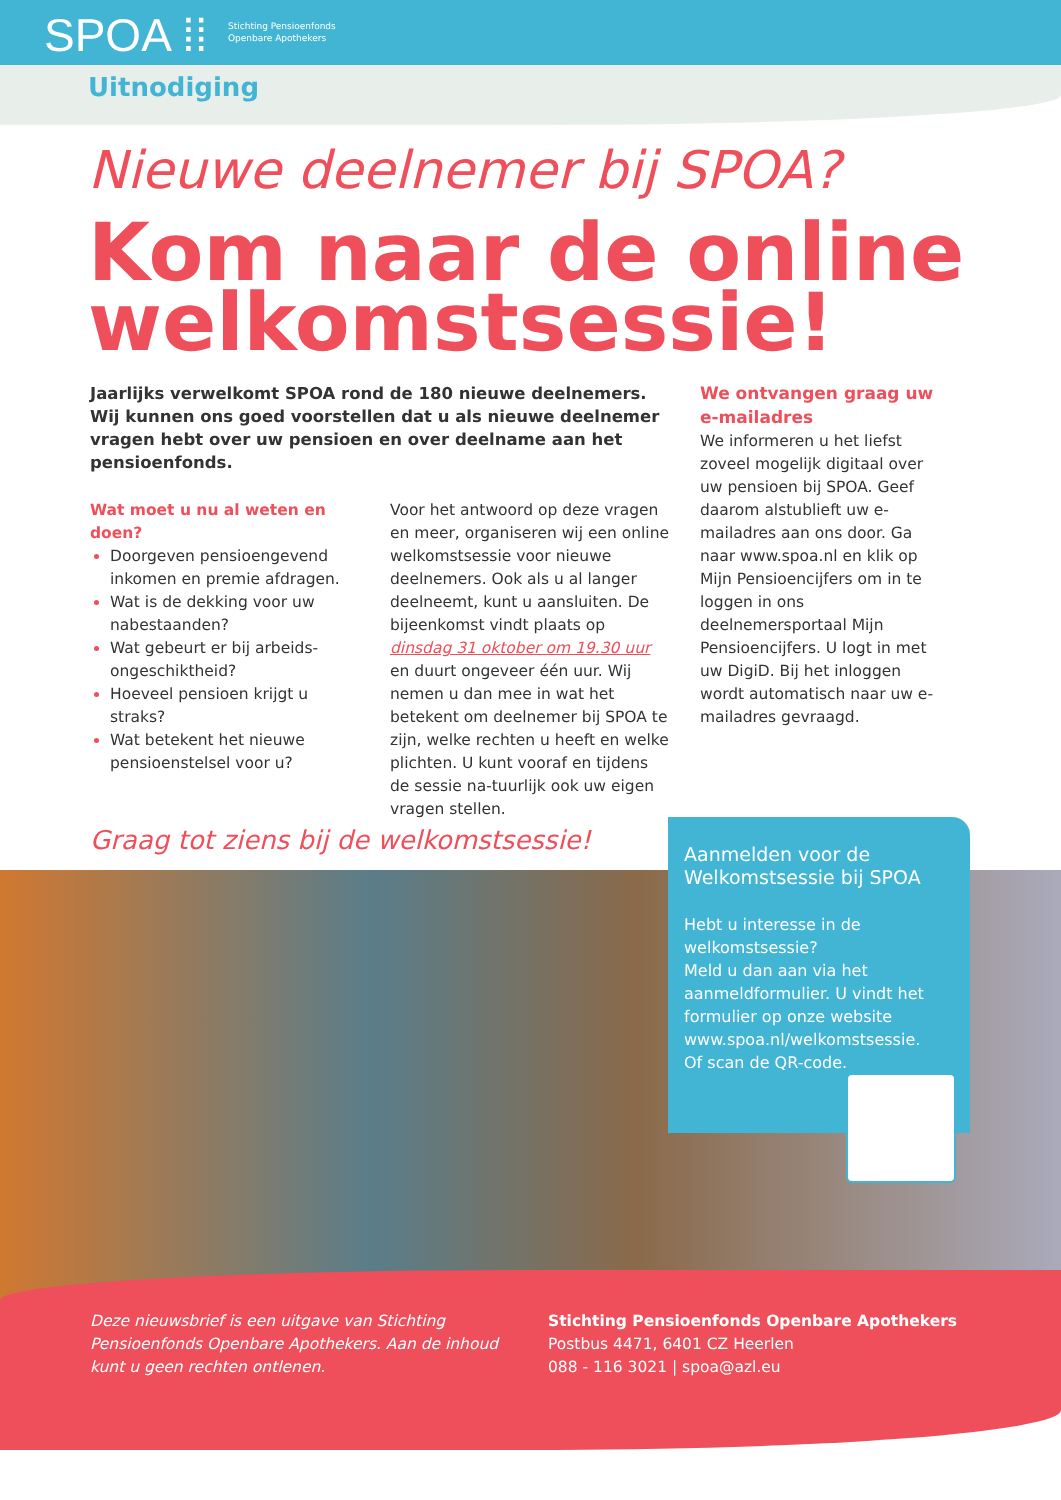SPOA ⁞⁞
Stichting Pensioenfonds
Openbare Apothekers
Uitnodiging
Nieuwe deelnemer bij SPOA?
Kom naar de online welkomstsessie!
Jaarlijks verwelkomt SPOA rond de 180 nieuwe deelnemers. Wij kunnen ons goed voorstellen dat u als nieuwe deelnemer vragen hebt over uw pensioen en over deelname aan het pensioenfonds.
Wat moet u nu al weten en doen?
Doorgeven pensioengevend inkomen en premie afdragen.
Wat is de dekking voor uw nabestaanden?
Wat gebeurt er bij arbeids-ongeschiktheid?
Hoeveel pensioen krijgt u straks?
Wat betekent het nieuwe pensioenstelsel voor u?
Voor het antwoord op deze vragen en meer, organiseren wij een online welkomstsessie voor nieuwe deelnemers. Ook als u al langer deelneemt, kunt u aansluiten. De bijeenkomst vindt plaats op dinsdag 31 oktober om 19.30 uur en duurt ongeveer één uur. Wij nemen u dan mee in wat het betekent om deelnemer bij SPOA te zijn, welke rechten u heeft en welke plichten. U kunt vooraf en tijdens de sessie na-tuurlijk ook uw eigen vragen stellen.
We ontvangen graag uw e-mailadres
We informeren u het liefst zoveel mogelijk digitaal over uw pensioen bij SPOA. Geef daarom alstublieft uw e-mailadres aan ons door. Ga naar www.spoa.nl en klik op Mijn Pensioencijfers om in te loggen in ons deelnemersportaal Mijn Pensioencijfers. U logt in met uw DigiD. Bij het inloggen wordt automatisch naar uw e-mailadres gevraagd.
Graag tot ziens bij de welkomstsessie!
Aanmelden voor de Welkomstsessie bij SPOA
Hebt u interesse in de welkomstsessie?
Meld u dan aan via het aanmeldformulier. U vindt het formulier op onze website www.spoa.nl/welkomstsessie.
Of scan de QR-code.
Deze nieuwsbrief is een uitgave van Stichting Pensioenfonds Openbare Apothekers. Aan de inhoud kunt u geen rechten ontlenen.
Stichting Pensioenfonds Openbare Apothekers
Postbus 4471, 6401 CZ Heerlen
088 - 116 3021 | spoa@azl.eu